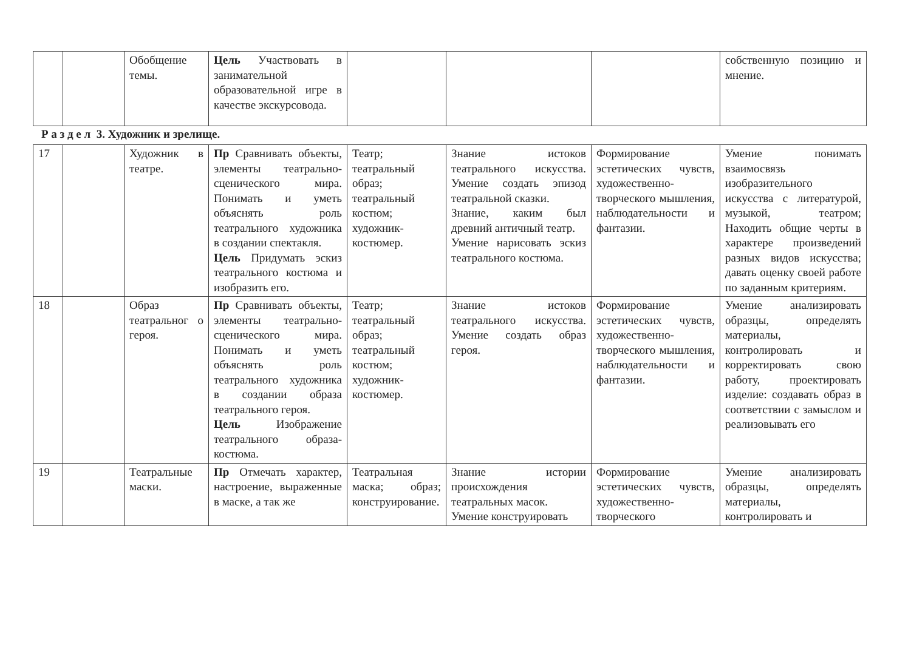| | | Обобщение темы. | Цель Участвовать в занимательной образовательной игре в качестве экскурсовода. | | | | собственную позицию и мнение. |
Р а з д е л 3. Художник и зрелище.
| 17 | | Художник в театре. | Пр Сравнивать объекты, элементы театрально-сценического мира. Понимать и уметь объяснять роль театрального художника в создании спектакля. Цель Придумать эскиз театрального костюма и изобразить его. | Театр; театральный образ; театральный костюм; художник-костюмер. | Знание истоков театрального искусства. Умение создать эпизод театральной сказки. Знание, каким был древний античный театр. Умение нарисовать эскиз театрального костюма. | Формирование эстетических чувств, художественно-творческого мышления, наблюдательности и фантазии. | Умение понимать взаимосвязь изобразительного искусства с литературой, музыкой, театром; Находить общие черты в характере произведений разных видов искусства; давать оценку своей работе по заданным критериям. |
| 18 | | Образ театральног о героя. | Пр Сравнивать объекты, элементы театрально-сценического мира. Понимать и уметь объяснять роль театрального художника в создании образа театрального героя. Цель Изображение театрального образа-костюма. | Театр; театральный образ; театральный костюм; художник-костюмер. | Знание истоков театрального искусства. Умение создать образ героя. | Формирование эстетических чувств, художественно-творческого мышления, наблюдательности и фантазии. | Умение анализировать образцы, определять материалы, контролировать и корректировать свою работу, проектировать изделие: создавать образ в соответствии с замыслом и реализовывать его |
| 19 | | Театральные маски. | Пр Отмечать характер, настроение, выраженные в маске, а так же | Театральная маска; образ; конструирование. | Знание истории происхождения театральных масок. Умение конструировать | Формирование эстетических чувств, художественно-творческого | Умение анализировать образцы, определять материалы, контролировать и |